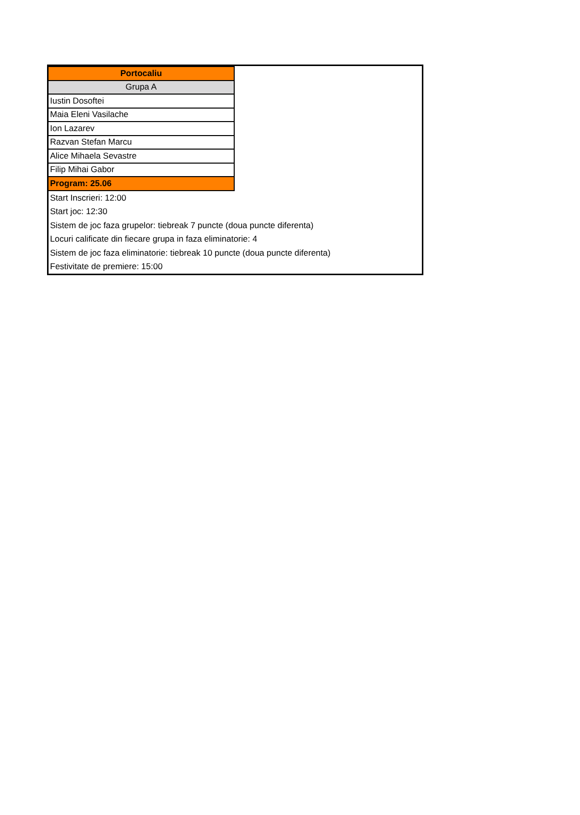| Portocaliu |
| Grupa A |
| Iustin Dosoftei |
| Maia Eleni Vasilache |
| Ion Lazarev |
| Razvan Stefan Marcu |
| Alice Mihaela Sevastre |
| Filip Mihai Gabor |
| Program: 25.06 |
Start Inscrieri: 12:00
Start joc: 12:30
Sistem de joc faza grupelor: tiebreak 7 puncte (doua puncte diferenta)
Locuri calificate din fiecare grupa in faza eliminatorie: 4
Sistem de joc faza eliminatorie: tiebreak 10 puncte (doua puncte diferenta)
Festivitate de premiere: 15:00